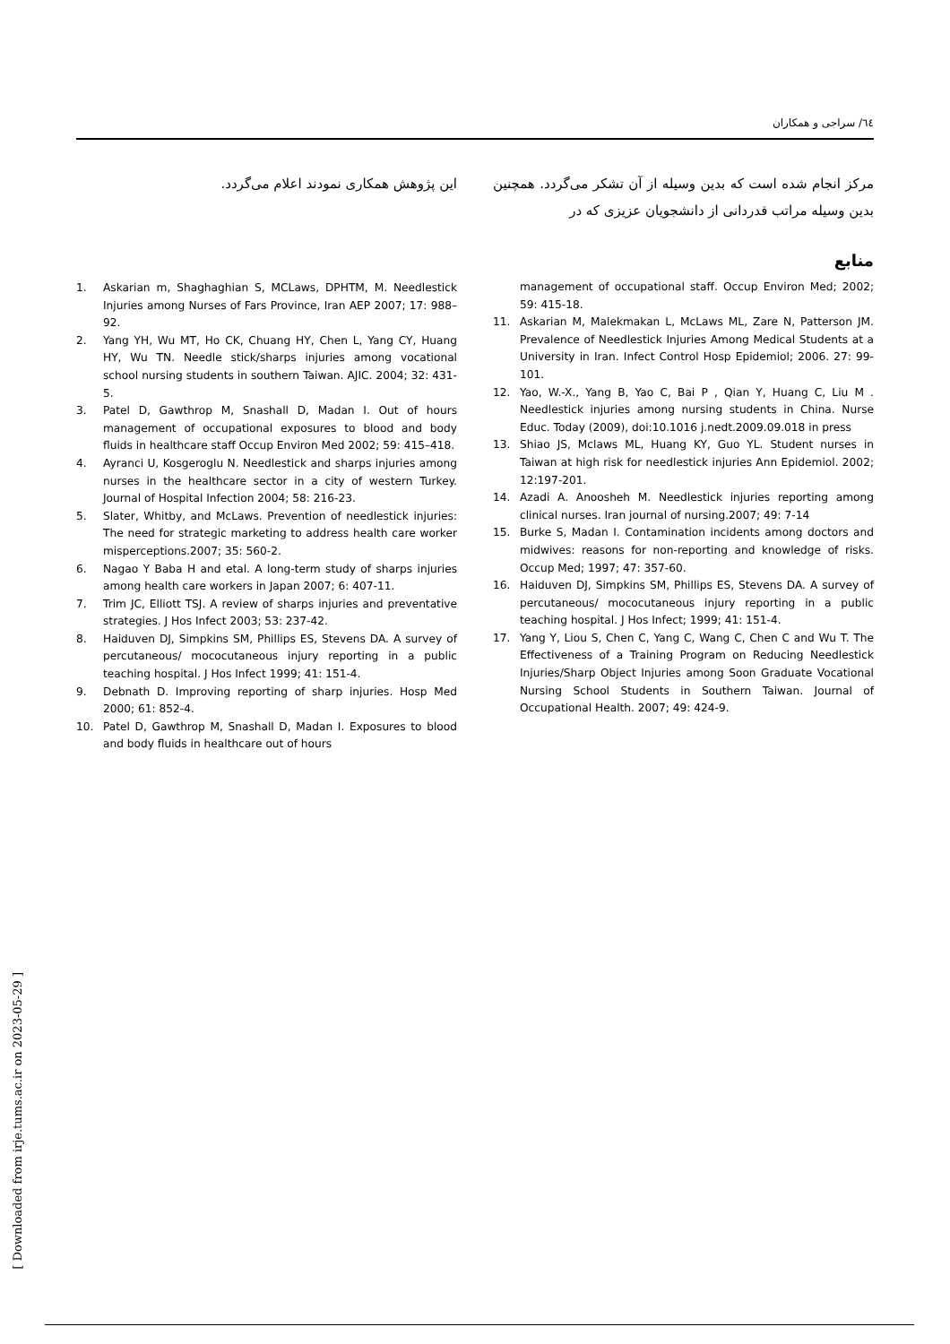٦٤/ سراجی و همکاران
مرکز انجام شده است که بدین وسیله از آن تشکر می‌گردد. همچنین بدین وسیله مراتب قدردانی از دانشجویان عزیزی که در
منابع
management of occupational staff. Occup Environ Med; 2002; 59: 415-18.
11. Askarian M, Malekmakan L, McLaws ML, Zare N, Patterson JM. Prevalence of Needlestick Injuries Among Medical Students at a University in Iran. Infect Control Hosp Epidemiol; 2006. 27: 99-101.
12. Yao, W.-X., Yang B, Yao C, Bai P , Qian Y, Huang C, Liu M . Needlestick injuries among nursing students in China. Nurse Educ. Today (2009), doi:10.1016 j.nedt.2009.09.018 in press
13. Shiao JS, Mclaws ML, Huang KY, Guo YL. Student nurses in Taiwan at high risk for needlestick injuries Ann Epidemiol. 2002; 12:197-201.
14. Azadi A. Anoosheh M. Needlestick injuries reporting among clinical nurses. Iran journal of nursing.2007; 49: 7-14
15. Burke S, Madan I. Contamination incidents among doctors and midwives: reasons for non-reporting and knowledge of risks. Occup Med; 1997; 47: 357-60.
16. Haiduven DJ, Simpkins SM, Phillips ES, Stevens DA. A survey of percutaneous/ mococutaneous injury reporting in a public teaching hospital. J Hos Infect; 1999; 41: 151-4.
17. Yang Y, Liou S, Chen C, Yang C, Wang C, Chen C and Wu T. The Effectiveness of a Training Program on Reducing Needlestick Injuries/Sharp Object Injuries among Soon Graduate Vocational Nursing School Students in Southern Taiwan. Journal of Occupational Health. 2007; 49: 424-9.
این پژوهش همکاری نمودند اعلام می‌گردد.
1. Askarian m, Shaghaghian S, MCLaws, DPHTM, M. Needlestick Injuries among Nurses of Fars Province, Iran AEP 2007; 17: 988–92.
2. Yang YH, Wu MT, Ho CK, Chuang HY, Chen L, Yang CY, Huang HY, Wu TN. Needle stick/sharps injuries among vocational school nursing students in southern Taiwan. AJIC. 2004; 32: 431-5.
3. Patel D, Gawthrop M, Snashall D, Madan I. Out of hours management of occupational exposures to blood and body fluids in healthcare staff Occup Environ Med 2002; 59: 415–418.
4. Ayranci U, Kosgeroglu N. Needlestick and sharps injuries among nurses in the healthcare sector in a city of western Turkey. Journal of Hospital Infection 2004; 58: 216-23.
5. Slater, Whitby, and McLaws. Prevention of needlestick injuries: The need for strategic marketing to address health care worker misperceptions.2007; 35: 560-2.
6. Nagao Y Baba H and etal. A long-term study of sharps injuries among health care workers in Japan 2007; 6: 407-11.
7. Trim JC, Elliott TSJ. A review of sharps injuries and preventative strategies. J Hos Infect 2003; 53: 237-42.
8. Haiduven DJ, Simpkins SM, Phillips ES, Stevens DA. A survey of percutaneous/ mococutaneous injury reporting in a public teaching hospital. J Hos Infect 1999; 41: 151-4.
9. Debnath D. Improving reporting of sharp injuries. Hosp Med 2000; 61: 852-4.
10. Patel D, Gawthrop M, Snashall D, Madan I. Exposures to blood and body fluids in healthcare out of hours
[ Downloaded from irje.tums.ac.ir on 2023-05-29 ]